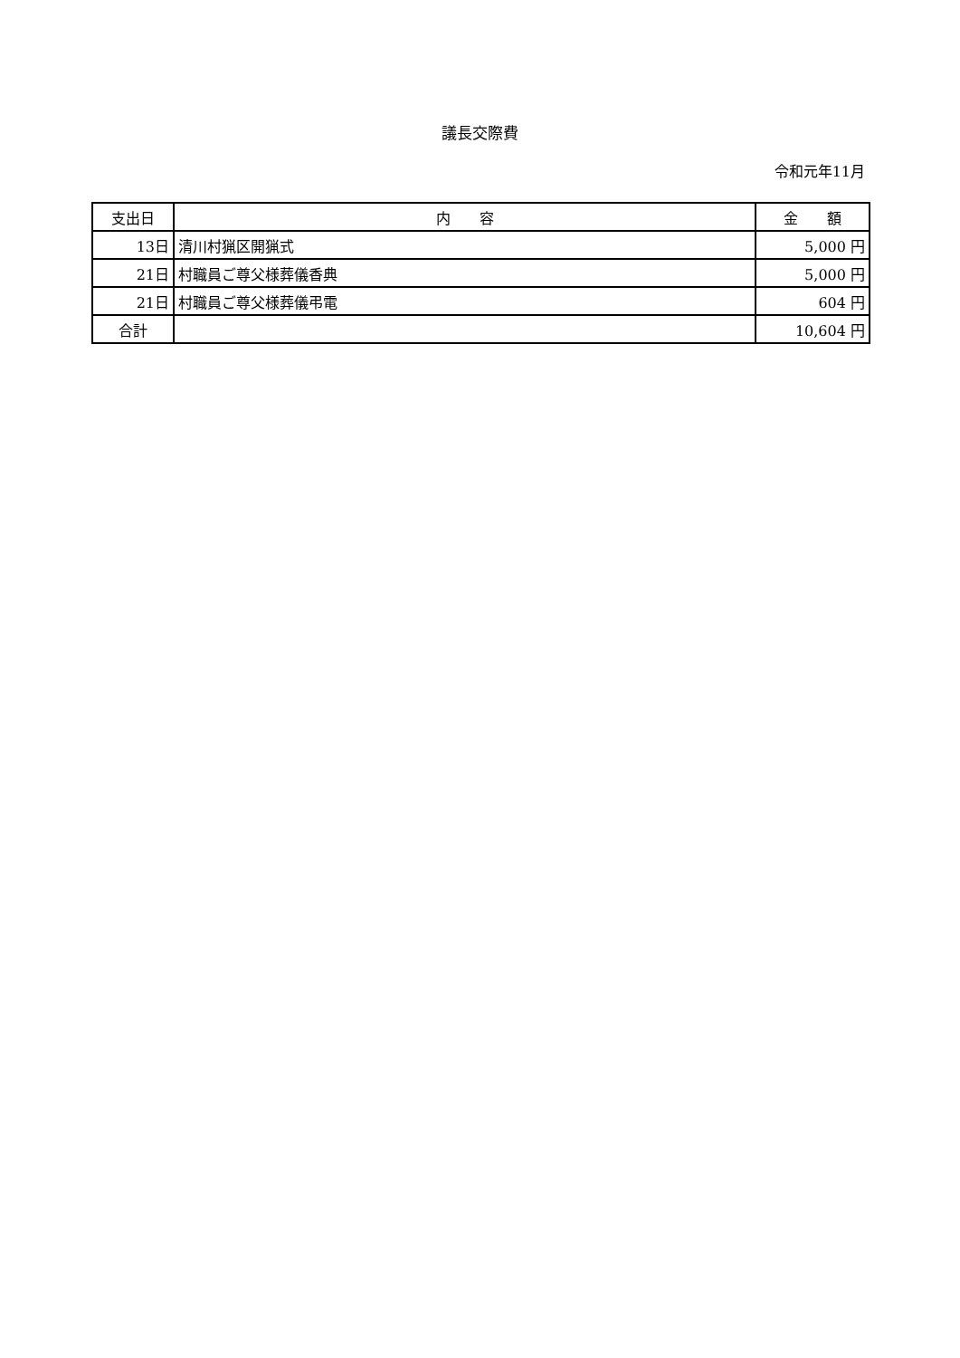議長交際費
令和元年11月
| 支出日 | 内 容 | 金 額 |
| --- | --- | --- |
| 13日 | 清川村猟区開猟式 | 5,000 円 |
| 21日 | 村職員ご尊父様葬儀香典 | 5,000 円 |
| 21日 | 村職員ご尊父様葬儀弔電 | 604 円 |
| 合計 | | 10,604 円 |